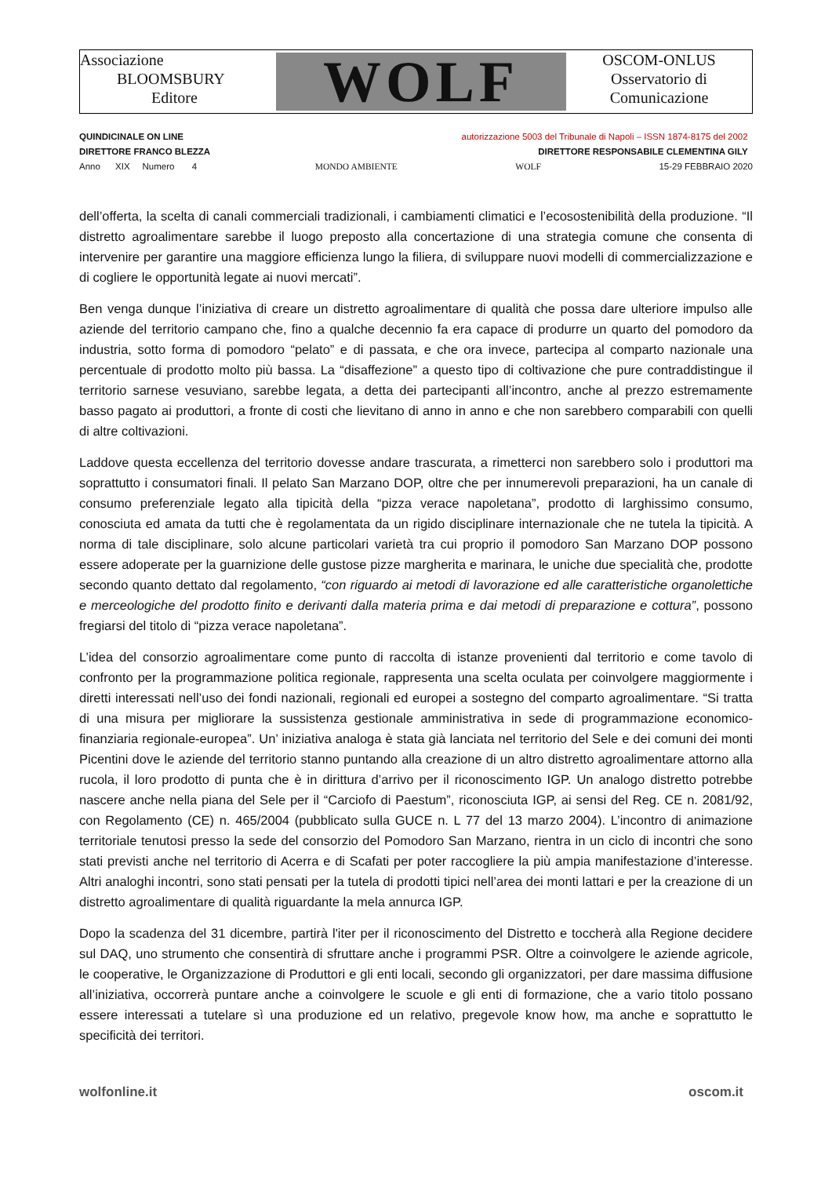Associazione
BLOOMSBURY
Editore
WOLF
OSCOM-ONLUS
Osservatorio di
Comunicazione
QUINDICINALE ON LINE autorizzazione 5003 del Tribunale di Napoli – ISSN 1874-8175 del 2002
DIRETTORE FRANCO BLEZZA DIRETTORE RESPONSABILE CLEMENTINA GILY
Anno XIX Numero 4 MONDO AMBIENTE WOLF 15-29 FEBBRAIO 2020
dell’offerta, la scelta di canali commerciali tradizionali, i cambiamenti climatici e l’ecosostenibilità della produzione. “Il distretto agroalimentare sarebbe il luogo preposto alla concertazione di una strategia comune che consenta di intervenire per garantire una maggiore efficienza lungo la filiera, di sviluppare nuovi modelli di commercializzazione e di cogliere le opportunità legate ai nuovi mercati”.
Ben venga dunque l’iniziativa di creare un distretto agroalimentare di qualità che possa dare ulteriore impulso alle aziende del territorio campano che, fino a qualche decennio fa era capace di produrre un quarto del pomodoro da industria, sotto forma di pomodoro “pelato” e di passata, e che ora invece, partecipa al comparto nazionale una percentuale di prodotto molto più bassa. La “disaffezione” a questo tipo di coltivazione che pure contraddistingue il territorio sarnese vesuviano, sarebbe legata, a detta dei partecipanti all’incontro, anche al prezzo estremamente basso pagato ai produttori, a fronte di costi che lievitano di anno in anno e che non sarebbero comparabili con quelli di altre coltivazioni.
Laddove questa eccellenza del territorio dovesse andare trascurata, a rimetterci non sarebbero solo i produttori ma soprattutto i consumatori finali. Il pelato San Marzano DOP, oltre che per innumerevoli preparazioni, ha un canale di consumo preferenziale legato alla tipicità della “pizza verace napoletana”, prodotto di larghissimo consumo, conosciuta ed amata da tutti che è regolamentata da un rigido disciplinare internazionale che ne tutela la tipicità. A norma di tale disciplinare, solo alcune particolari varietà tra cui proprio il pomodoro San Marzano DOP possono essere adoperate per la guarnizione delle gustose pizze margherita e marinara, le uniche due specialità che, prodotte secondo quanto dettato dal regolamento, “con riguardo ai metodi di lavorazione ed alle caratteristiche organolettiche e merceologiche del prodotto finito e derivanti dalla materia prima e dai metodi di preparazione e cottura”, possono fregiarsi del titolo di “pizza verace napoletana”.
L’idea del consorzio agroalimentare come punto di raccolta di istanze provenienti dal territorio e come tavolo di confronto per la programmazione politica regionale, rappresenta una scelta oculata per coinvolgere maggiormente i diretti interessati nell’uso dei fondi nazionali, regionali ed europei a sostegno del comparto agroalimentare. “Si tratta di una misura per migliorare la sussistenza gestionale amministrativa in sede di programmazione economico-finanziaria regionale-europea”. Un’ iniziativa analoga è stata già lanciata nel territorio del Sele e dei comuni dei monti Picentini dove le aziende del territorio stanno puntando alla creazione di un altro distretto agroalimentare attorno alla rucola, il loro prodotto di punta che è in dirittura d’arrivo per il riconoscimento IGP. Un analogo distretto potrebbe nascere anche nella piana del Sele per il “Carciofo di Paestum”, riconosciuta IGP, ai sensi del Reg. CE n. 2081/92, con Regolamento (CE) n. 465/2004 (pubblicato sulla GUCE n. L 77 del 13 marzo 2004). L’incontro di animazione territoriale tenutosi presso la sede del consorzio del Pomodoro San Marzano, rientra in un ciclo di incontri che sono stati previsti anche nel territorio di Acerra e di Scafati per poter raccogliere la più ampia manifestazione d’interesse. Altri analoghi incontri, sono stati pensati per la tutela di prodotti tipici nell’area dei monti lattari e per la creazione di un distretto agroalimentare di qualità riguardante la mela annurca IGP.
Dopo la scadenza del 31 dicembre, partirà l'iter per il riconoscimento del Distretto e toccherà alla Regione decidere sul DAQ, uno strumento che consentirà di sfruttare anche i programmi PSR. Oltre a coinvolgere le aziende agricole, le cooperative, le Organizzazione di Produttori e gli enti locali, secondo gli organizzatori, per dare massima diffusione all’iniziativa, occorrerà puntare anche a coinvolgere le scuole e gli enti di formazione, che a vario titolo possano essere interessati a tutelare sì una produzione ed un relativo, pregevole know how, ma anche e soprattutto le specificità dei territori.
wolfonline.it oscom.it